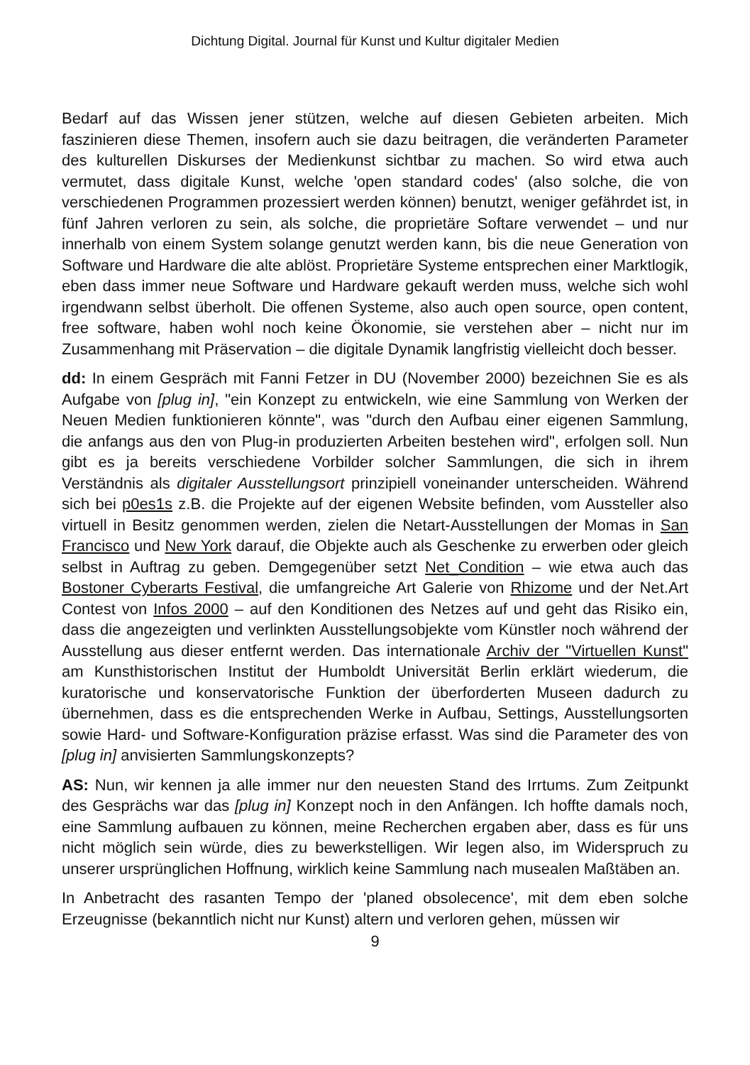Dichtung Digital. Journal für Kunst und Kultur digitaler Medien
Bedarf auf das Wissen jener stützen, welche auf diesen Gebieten arbeiten. Mich faszinieren diese Themen, insofern auch sie dazu beitragen, die veränderten Parameter des kulturellen Diskurses der Medienkunst sichtbar zu machen. So wird etwa auch vermutet, dass digitale Kunst, welche 'open standard codes' (also solche, die von verschiedenen Programmen prozessiert werden können) benutzt, weniger gefährdet ist, in fünf Jahren verloren zu sein, als solche, die proprietäre Softare verwendet – und nur innerhalb von einem System solange genutzt werden kann, bis die neue Generation von Software und Hardware die alte ablöst. Proprietäre Systeme entsprechen einer Marktlogik, eben dass immer neue Software und Hardware gekauft werden muss, welche sich wohl irgendwann selbst überholt. Die offenen Systeme, also auch open source, open content, free software, haben wohl noch keine Ökonomie, sie verstehen aber – nicht nur im Zusammenhang mit Präservation – die digitale Dynamik langfristig vielleicht doch besser.
dd: In einem Gespräch mit Fanni Fetzer in DU (November 2000) bezeichnen Sie es als Aufgabe von [plug in], "ein Konzept zu entwickeln, wie eine Sammlung von Werken der Neuen Medien funktionieren könnte", was "durch den Aufbau einer eigenen Sammlung, die anfangs aus den von Plug-in produzierten Arbeiten bestehen wird", erfolgen soll. Nun gibt es ja bereits verschiedene Vorbilder solcher Sammlungen, die sich in ihrem Verständnis als digitaler Ausstellungsort prinzipiell voneinander unterscheiden. Während sich bei p0es1s z.B. die Projekte auf der eigenen Website befinden, vom Aussteller also virtuell in Besitz genommen werden, zielen die Netart-Ausstellungen der Momas in San Francisco und New York darauf, die Objekte auch als Geschenke zu erwerben oder gleich selbst in Auftrag zu geben. Demgegenüber setzt Net_Condition – wie etwa auch das Bostoner Cyberarts Festival, die umfangreiche Art Galerie von Rhizome und der Net.Art Contest von Infos 2000 – auf den Konditionen des Netzes auf und geht das Risiko ein, dass die angezeigten und verlinkten Ausstellungsobjekte vom Künstler noch während der Ausstellung aus dieser entfernt werden. Das internationale Archiv der "Virtuellen Kunst" am Kunsthistorischen Institut der Humboldt Universität Berlin erklärt wiederum, die kuratorische und konservatorische Funktion der überforderten Museen dadurch zu übernehmen, dass es die entsprechenden Werke in Aufbau, Settings, Ausstellungsorten sowie Hard- und Software-Konfiguration präzise erfasst. Was sind die Parameter des von [plug in] anvisierten Sammlungskonzepts?
AS: Nun, wir kennen ja alle immer nur den neuesten Stand des Irrtums. Zum Zeitpunkt des Gesprächs war das [plug in] Konzept noch in den Anfängen. Ich hoffte damals noch, eine Sammlung aufbauen zu können, meine Recherchen ergaben aber, dass es für uns nicht möglich sein würde, dies zu bewerkstelligen. Wir legen also, im Widerspruch zu unserer ursprünglichen Hoffnung, wirklich keine Sammlung nach musealen Maßtäben an.
In Anbetracht des rasanten Tempo der 'planed obsolecence', mit dem eben solche Erzeugnisse (bekanntlich nicht nur Kunst) altern und verloren gehen, müssen wir
9